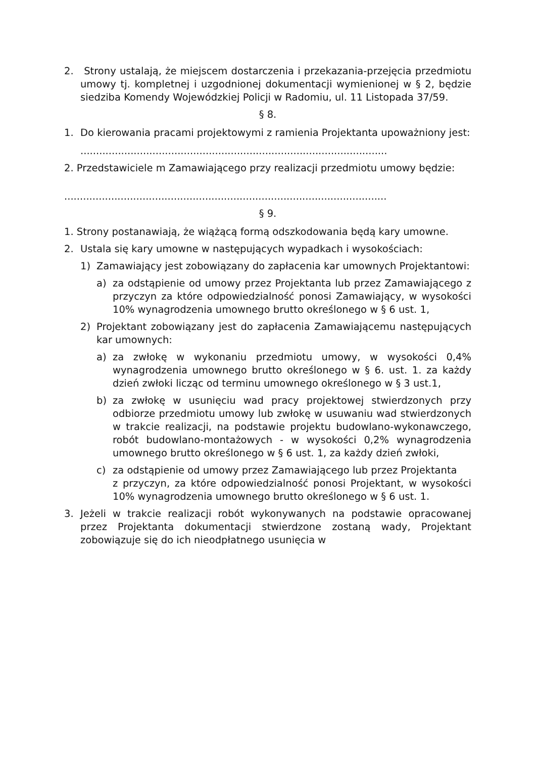2. Strony ustalają, że miejscem dostarczenia i przekazania-przejęcia przedmiotu umowy tj. kompletnej i uzgodnionej dokumentacji wymienionej w § 2, będzie siedziba Komendy Wojewódzkiej Policji w Radomiu, ul. 11 Listopada 37/59.
§ 8.
1. Do kierowania pracami projektowymi z ramienia Projektanta upoważniony jest:
..................................................................................................
2. Przedstawiciele m Zamawiającego przy realizacji przedmiotu umowy będzie:
.......................................................................................................
§ 9.
1. Strony postanawiają, że wiążącą formą odszkodowania będą kary umowne.
2. Ustala się kary umowne w następujących wypadkach i wysokościach:
1) Zamawiający jest zobowiązany do zapłacenia kar umownych Projektantowi:
a) za odstąpienie od umowy przez Projektanta lub przez Zamawiającego z przyczyn za które odpowiedzialność ponosi Zamawiający, w wysokości 10% wynagrodzenia umownego brutto określonego w § 6 ust. 1,
2) Projektant zobowiązany jest do zapłacenia Zamawiającemu następujących kar umownych:
a) za zwłokę w wykonaniu przedmiotu umowy, w wysokości 0,4% wynagrodzenia umownego brutto określonego w § 6. ust. 1. za każdy dzień zwłoki licząc od terminu umownego określonego w § 3 ust.1,
b) za zwłokę w usunięciu wad pracy projektowej stwierdzonych przy odbiorze przedmiotu umowy lub zwłokę w usuwaniu wad stwierdzonych w trakcie realizacji, na podstawie projektu budowlano-wykonawczego, robót budowlano-montażowych - w wysokości 0,2% wynagrodzenia umownego brutto określonego w § 6 ust. 1, za każdy dzień zwłoki,
c) za odstąpienie od umowy przez Zamawiającego lub przez Projektanta
z przyczyn, za które odpowiedzialność ponosi Projektant, w wysokości 10% wynagrodzenia umownego brutto określonego w § 6 ust. 1.
3. Jeżeli w trakcie realizacji robót wykonywanych na podstawie opracowanej przez Projektanta dokumentacji stwierdzone zostaną wady, Projektant zobowiązuje się do ich nieodpłatnego usunięcia w